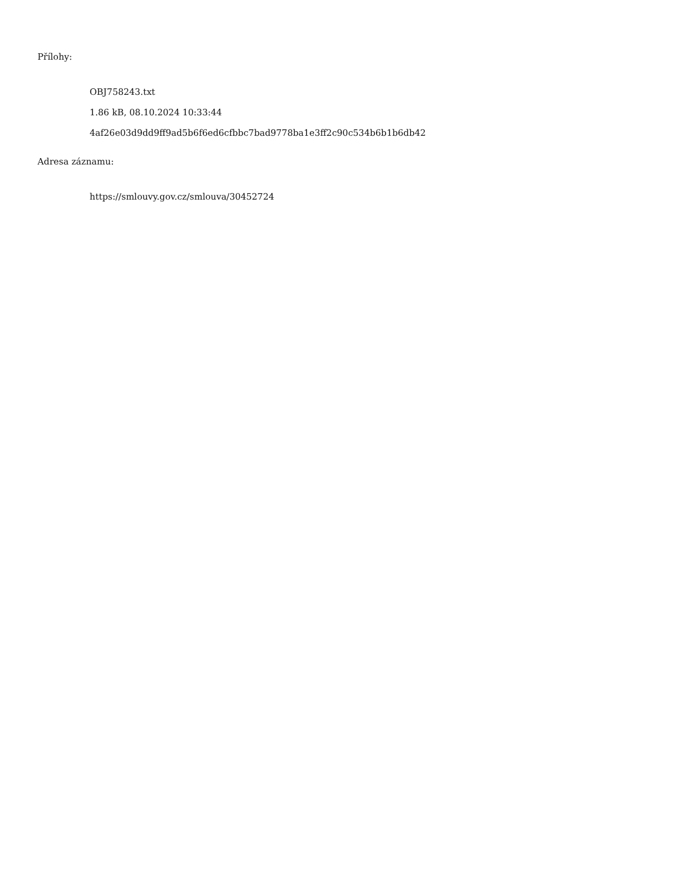Přílohy:
OBJ758243.txt
1.86 kB, 08.10.2024 10:33:44
4af26e03d9dd9ff9ad5b6f6ed6cfbbc7bad9778ba1e3ff2c90c534b6b1b6db42
Adresa záznamu:
https://smlouvy.gov.cz/smlouva/30452724